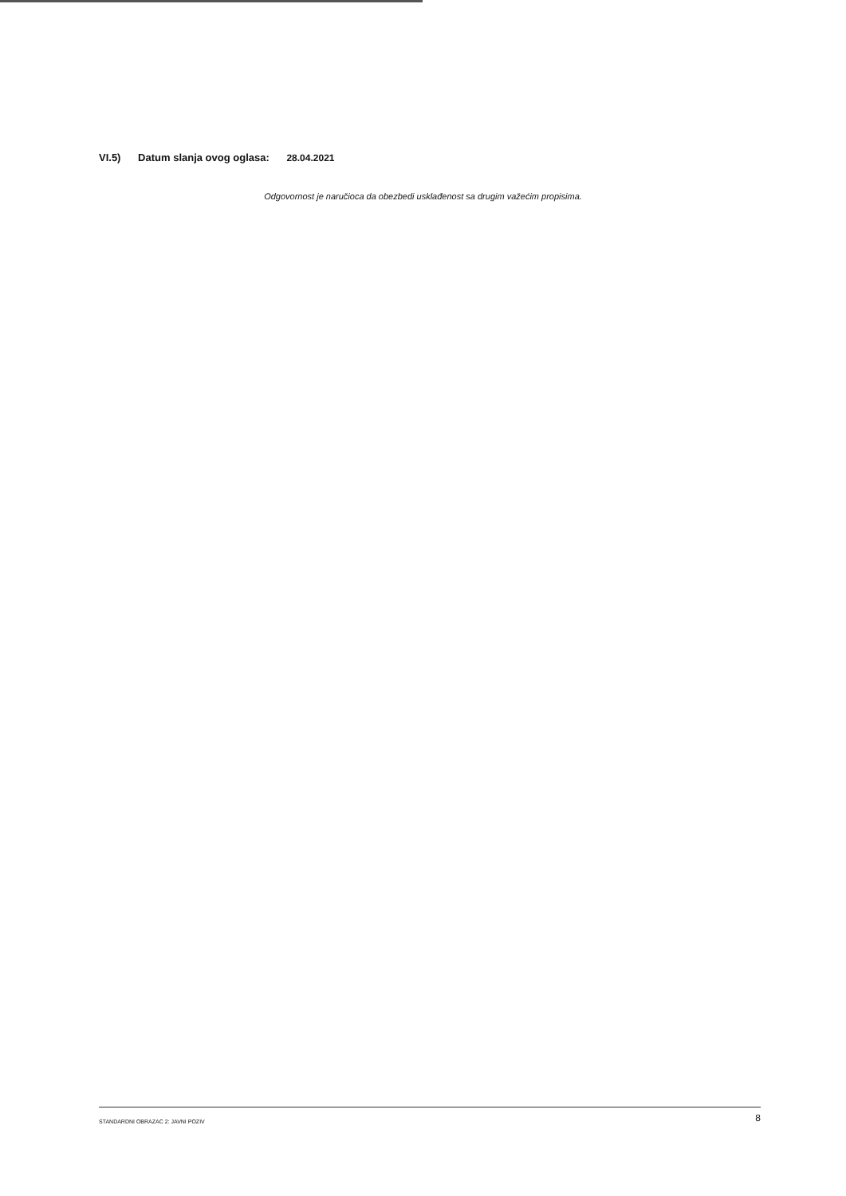VI.5) Datum slanja ovog oglasa: 28.04.2021
Odgovornost je naručioca da obezbedi usklađenost sa drugim važećim propisima.
STANDARDNI OBRAZAC 2: JAVNI POZIV
8